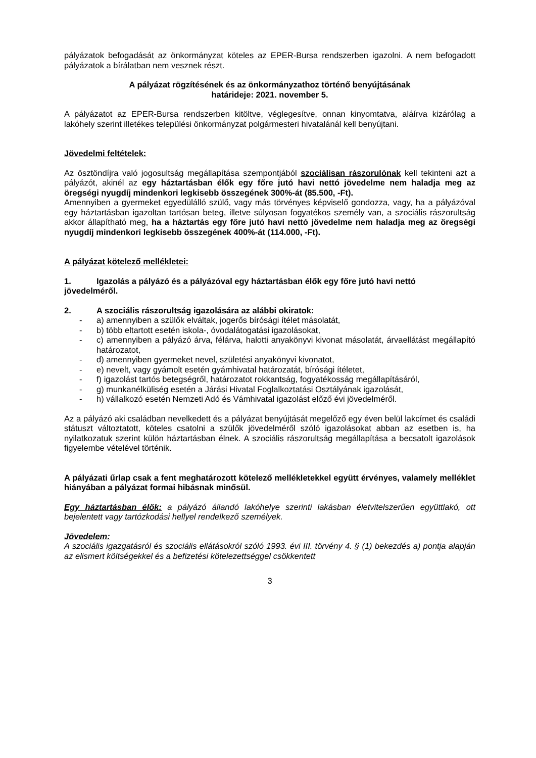pályázatok befogadását az önkormányzat köteles az EPER-Bursa rendszerben igazolni. A nem befogadott pályázatok a bírálatban nem vesznek részt.
A pályázat rögzítésének és az önkormányzathoz történő benyújtásának
határideje: 2021. november 5.
A pályázatot az EPER-Bursa rendszerben kitöltve, véglegesítve, onnan kinyomtatva, aláírva kizárólag a lakóhely szerint illetékes települési önkormányzat polgármesteri hivatalánál kell benyújtani.
Jövedelmi feltételek:
Az ösztöndíjra való jogosultság megállapítása szempontjából szociálisan rászorulónak kell tekinteni azt a pályázót, akinél az egy háztartásban élők egy főre jutó havi nettó jövedelme nem haladja meg az öregségi nyugdíj mindenkori legkisebb összegének 300%-át (85.500, -Ft).
Amennyiben a gyermeket egyedülálló szülő, vagy más törvényes képviselő gondozza, vagy, ha a pályázóval egy háztartásban igazoltan tartósan beteg, illetve súlyosan fogyatékos személy van, a szociális rászorultság akkor állapítható meg, ha a háztartás egy főre jutó havi nettó jövedelme nem haladja meg az öregségi nyugdíj mindenkori legkisebb összegének 400%-át (114.000, -Ft).
A pályázat kötelező mellékletei:
1. Igazolás a pályázó és a pályázóval egy háztartásban élők egy főre jutó havi nettó
jövedelméről.
2. A szociális rászorultság igazolására az alábbi okiratok:
- a) amennyiben a szülők elváltak, jogerős bírósági ítélet másolatát,
- b) több eltartott esetén iskola-, óvodalátogatási igazolásokat,
- c) amennyiben a pályázó árva, félárva, halotti anyakönyvi kivonat másolatát, árvaellátást megállapító határozatot,
- d) amennyiben gyermeket nevel, születési anyakönyvi kivonatot,
- e) nevelt, vagy gyámolt esetén gyámhivatal határozatát, bírósági ítéletet,
- f) igazolást tartós betegségről, határozatot rokkantság, fogyatékosság megállapításáról,
- g) munkanélküliség esetén a Járási Hivatal Foglalkoztatási Osztályának igazolását,
- h) vállalkozó esetén Nemzeti Adó és Vámhivatal igazolást előző évi jövedelméről.
Az a pályázó aki családban nevelkedett és a pályázat benyújtását megelőző egy éven belül lakcímet és családi státuszt változtatott, köteles csatolni a szülők jövedelméről szóló igazolásokat abban az esetben is, ha nyilatkozatuk szerint külön háztartásban élnek. A szociális rászorultság megállapítása a becsatolt igazolások figyelembe vételével történik.
A pályázati űrlap csak a fent meghatározott kötelező mellékletekkel együtt érvényes, valamely melléklet hiányában a pályázat formai hibásnak minősül.
Egy háztartásban élők: a pályázó állandó lakóhelye szerinti lakásban életvitelszerűen együttlakó, ott bejelentett vagy tartózkodási hellyel rendelkező személyek.
Jövedelem:
A szociális igazgatásról és szociális ellátásokról szóló 1993. évi III. törvény 4. § (1) bekezdés a) pontja alapján az elismert költségekkel és a befizetési kötelezettséggel csökkentett
3